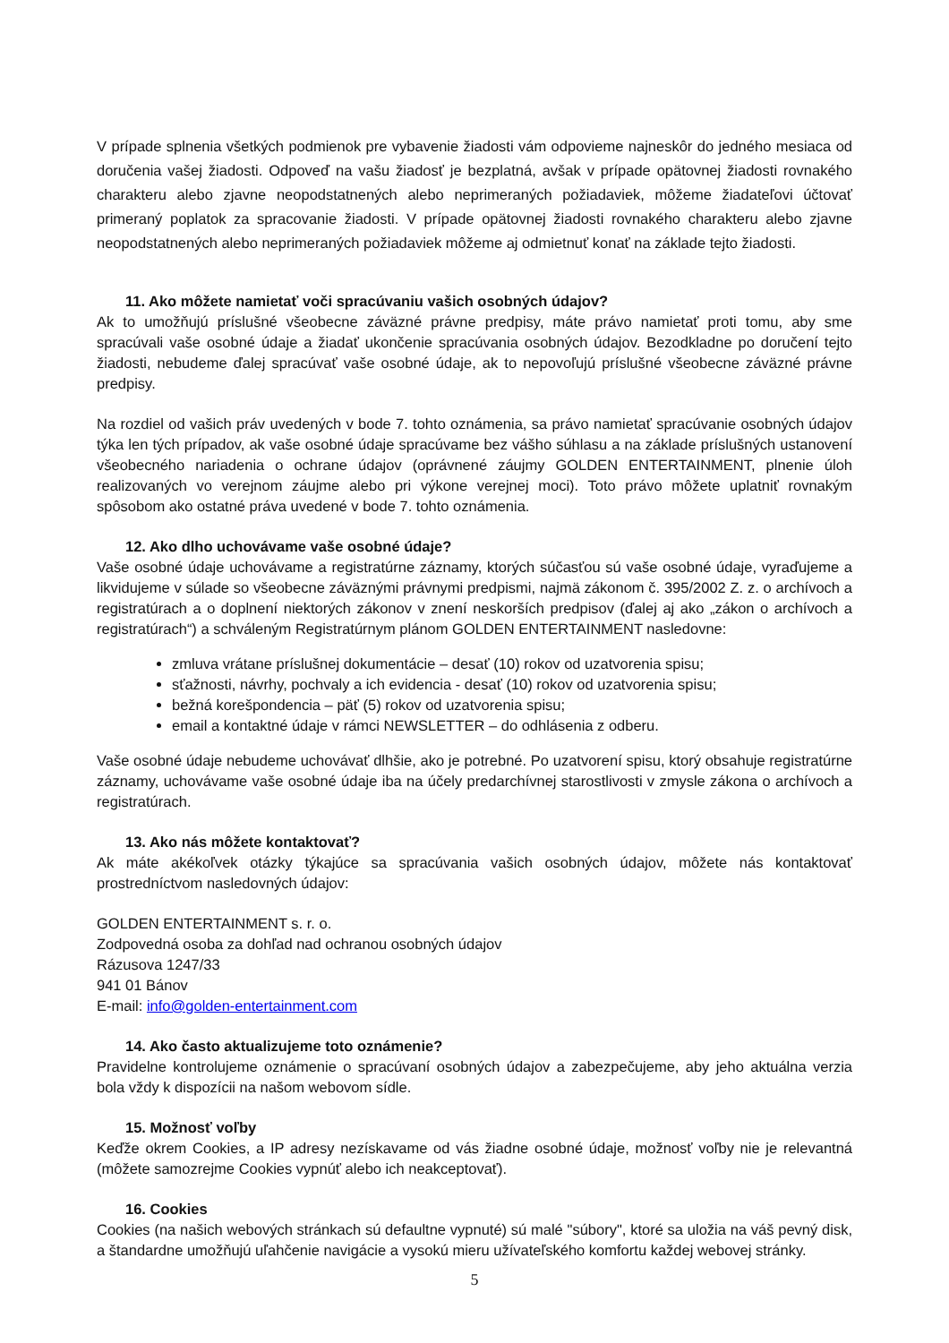V prípade splnenia všetkých podmienok pre vybavenie žiadosti vám odpovieme najneskôr do jedného mesiaca od doručenia vašej žiadosti. Odpoveď na vašu žiadosť je bezplatná, avšak v prípade opätovnej žiadosti rovnakého charakteru alebo zjavne neopodstatnených alebo neprimeraných požiadaviek, môžeme žiadateľovi účtovať primeraný poplatok za spracovanie žiadosti. V prípade opätovnej žiadosti rovnakého charakteru alebo zjavne neopodstatnených alebo neprimeraných požiadaviek môžeme aj odmietnuť konať na základe tejto žiadosti.
11. Ako môžete namietať voči spracúvaniu vašich osobných údajov?
Ak to umožňujú príslušné všeobecne záväzné právne predpisy, máte právo namietať proti tomu, aby sme spracúvali vaše osobné údaje a žiadať ukončenie spracúvania osobných údajov. Bezodkladne po doručení tejto žiadosti, nebudeme ďalej spracúvať vaše osobné údaje, ak to nepovoľujú príslušné všeobecne záväzné právne predpisy.
Na rozdiel od vašich práv uvedených v bode 7. tohto oznámenia, sa právo namietať spracúvanie osobných údajov týka len tých prípadov, ak vaše osobné údaje spracúvame bez vášho súhlasu a na základe príslušných ustanovení všeobecného nariadenia o ochrane údajov (oprávnené záujmy GOLDEN ENTERTAINMENT, plnenie úloh realizovaných vo verejnom záujme alebo pri výkone verejnej moci). Toto právo môžete uplatniť rovnakým spôsobom ako ostatné práva uvedené v bode 7. tohto oznámenia.
12. Ako dlho uchovávame vaše osobné údaje?
Vaše osobné údaje uchovávame a registratúrne záznamy, ktorých súčasťou sú vaše osobné údaje, vyraďujeme a likvidujeme v súlade so všeobecne záväznými právnymi predpismi, najmä zákonom č. 395/2002 Z. z. o archívoch a registratúrach a o doplnení niektorých zákonov v znení neskorších predpisov (ďalej aj ako „zákon o archívoch a registratúrach“) a schváleným Registratúrnym plánom GOLDEN ENTERTAINMENT nasledovne:
zmluva vrátane príslušnej dokumentácie – desať (10) rokov od uzatvorenia spisu;
sťažnosti, návrhy, pochvaly a ich evidencia - desať (10) rokov od uzatvorenia spisu;
bežná korešpondencia – päť (5) rokov od uzatvorenia spisu;
email a kontaktné údaje v rámci NEWSLETTER – do odhlásenia z odberu.
Vaše osobné údaje nebudeme uchovávať dlhšie, ako je potrebné. Po uzatvorení spisu, ktorý obsahuje registratúrne záznamy, uchovávame vaše osobné údaje iba na účely predarchívnej starostlivosti v zmysle zákona o archívoch a registratúrach.
13. Ako nás môžete kontaktovať?
Ak máte akékoľvek otázky týkajúce sa spracúvania vašich osobných údajov, môžete nás kontaktovať prostredníctvom nasledovných údajov:
GOLDEN ENTERTAINMENT s. r. o.
Zodpovedná osoba za dohľad nad ochranou osobných údajov
Rázusova 1247/33
941 01 Bánov
E-mail: info@golden-entertainment.com
14. Ako často aktualizujeme toto oznámenie?
Pravidelne kontrolujeme oznámenie o spracúvaní osobných údajov a zabezpečujeme, aby jeho aktuálna verzia bola vždy k dispozícii na našom webovom sídle.
15. Možnosť voľby
Keďže okrem Cookies, a IP adresy nezískavame od vás žiadne osobné údaje, možnosť voľby nie je relevantná (môžete samozrejme Cookies vypnúť alebo ich neakceptovať).
16. Cookies
Cookies (na našich webových stránkach sú defaultne vypnuté) sú malé "súbory", ktoré sa uložia na váš pevný disk, a štandardne umožňujú uľahčenie navigácie a vysokú mieru užívateľského komfortu každej webovej stránky.
5